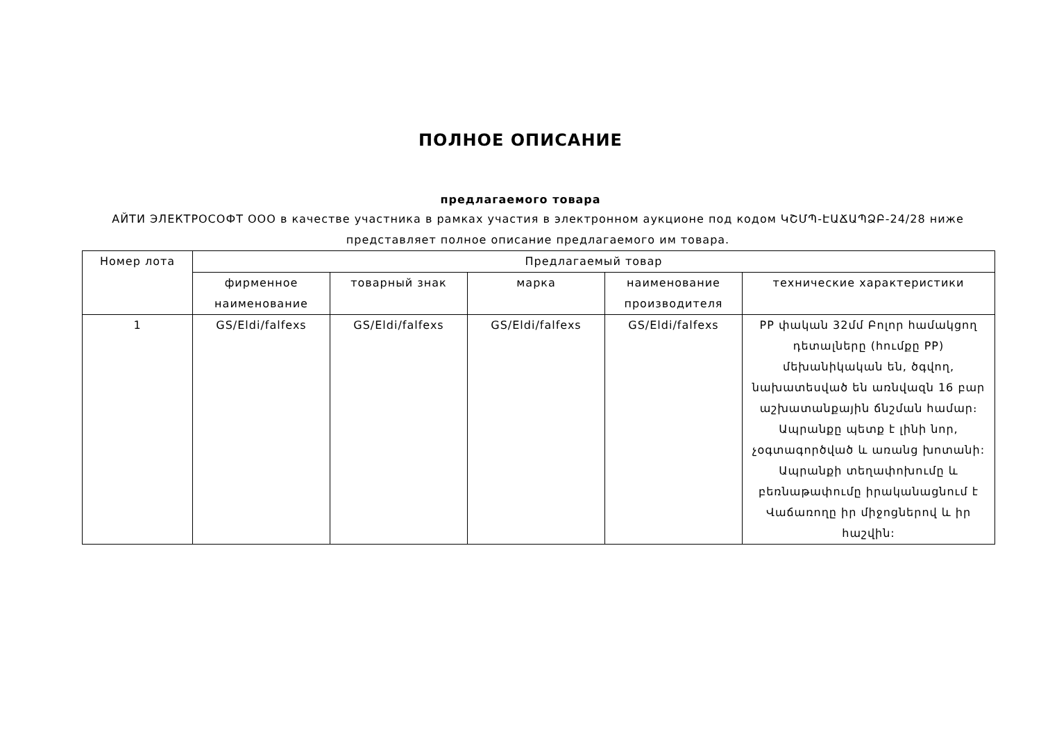ПОЛНОЕ ОПИСАНИЕ
предлагаемого товара
АЙТИ ЭЛЕКТРОСОФТ ООО в качестве участника в рамках участия в электронном аукционе под кодом ԿՇՄՊ-ԷԱՃԱՊՁԲ-24/28 ниже представляет полное описание предлагаемого им товара.
| Номер лота | Предлагаемый товар | | | | |
| --- | --- | --- | --- | --- | --- |
| | фирменное наименование | товарный знак | марка | наименование производителя | технические характеристики |
| 1 | GS/Eldi/falfexs | GS/Eldi/falfexs | GS/Eldi/falfexs | GS/Eldi/falfexs | PP փական 32մմ Բոլոր համակցող դետալները (հումքը PP) մեխանիկական են, ծգվող, նախատեսված են առնվազն 16 բար աշխատանքային ճնշման համար։ Ապրանքը պետք է լինի նոր, չօգտագործված և առանց խոտանի: Ապրանքի տեղափոխումը և բեռնաթափումը իրականացնում է Վաճառողը իր միջոցներով և իր հաշվին: |